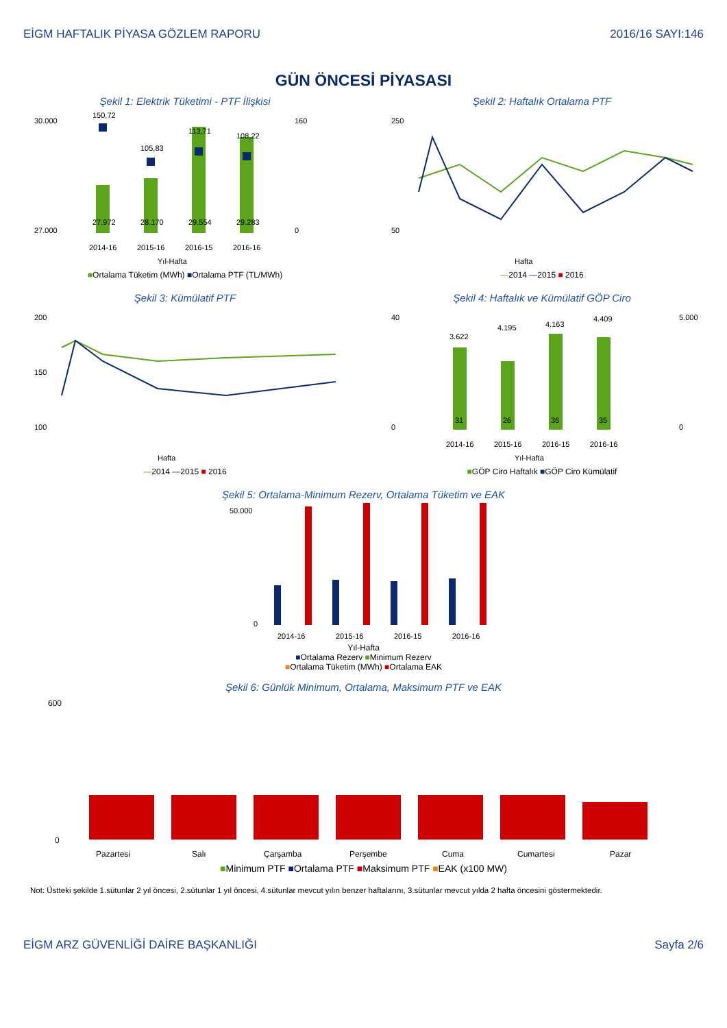EİGM HAFTALIK PİYASA GÖZLEM RAPORU 2016/16 SAYI:146
GÜN ÖNCESİ PİYASASI
Şekil 1: Elektrik Tüketimi - PTF İlişkisi
30.000
27.000
160
0
150,72
105,83
113,71
108,22
27.972
28.170
29.554
29.283
2014-16
2015-16
2016-15
2016-16
Yıl-Hafta
■Ortalama Tüketim (MWh) ■Ortalama PTF (TL/MWh)
Şekil 2: Haftalık Ortalama PTF
250
50
Hafta
—2014 —2015 ■ 2016
Şekil 3: Kümülatif PTF
200
150
100
Hafta
—2014 —2015 ■ 2016
Şekil 4: Haftalık ve Kümülatif GÖP Ciro
40
0
5.000
0
3.622
4.195
4.163
4.409
31
26
36
35
2014-16
2015-16
2016-15
2016-16
Yıl-Hafta
■GÖP Ciro Haftalık ■GÖP Ciro Kümülatif
Şekil 5: Ortalama-Minimum Rezerv, Ortalama Tüketim ve EAK
50.000
0
2014-16
2015-16
2016-15
2016-16
Yıl-Hafta
■Ortalama Rezerv ■Minimum Rezerv
■Ortalama Tüketim (MWh) ■Ortalama EAK
Şekil 6: Günlük Minimum, Ortalama, Maksimum PTF ve EAK
600
0
Pazartesi
Salı
Çarşamba
Perşembe
Cuma
Cumartesi
Pazar
■Minimum PTF ■Ortalama PTF ■Maksimum PTF ■EAK (x100 MW)
Not: Üstteki şekilde 1.sütunlar 2 yıl öncesi, 2.sütunlar 1 yıl öncesi, 4.sütunlar mevcut yılın benzer haftalarını, 3.sütunlar mevcut yılda 2 hafta öncesini göstermektedir.
EİGM ARZ GÜVENLİĞİ DAİRE BAŞKANLIĞI Sayfa 2/6